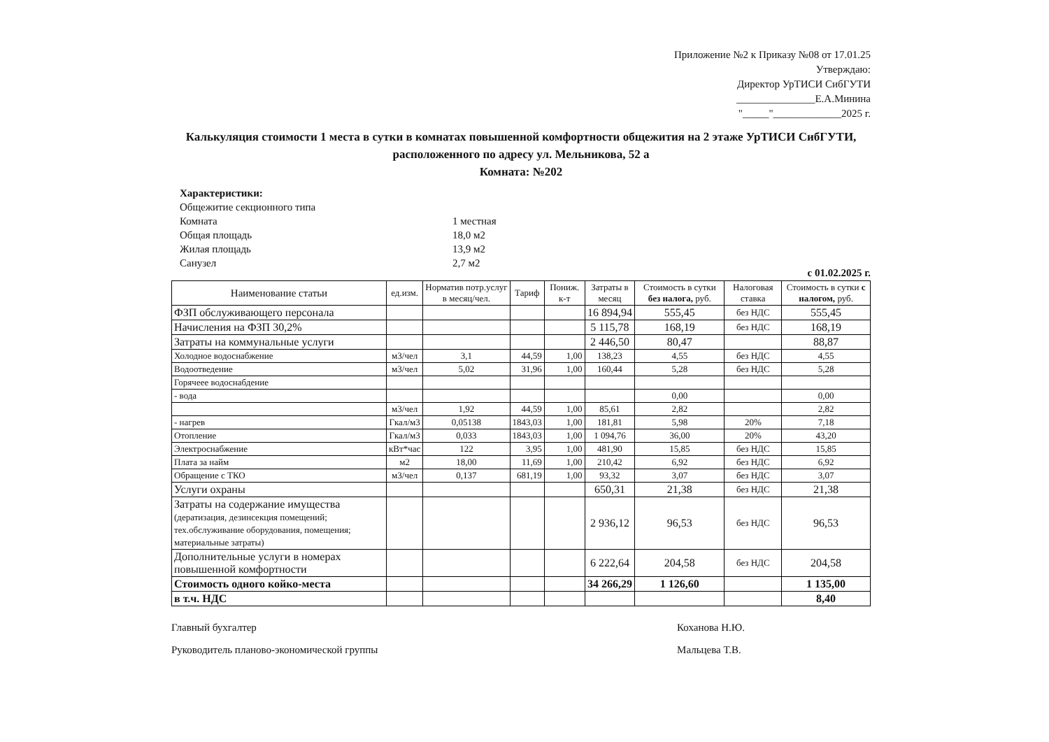Приложение №2 к Приказу №08 от 17.01.25
Утверждаю:
Директор УрТИСИ СибГУТИ
_______________Е.А.Минина
"_____"_____________2025 г.
Калькуляция стоимости 1 места в сутки в комнатах повышенной комфортности общежития на 2 этаже УрТИСИ СибГУТИ,
расположенного по адресу ул. Мельникова, 52 а
Комната: №202
Характеристики:
Общежитие секционного типа
Комната 1 местная
Общая площадь 18,0 м2
Жилая площадь 13,9 м2
Санузел 2,7 м2
с 01.02.2025 г.
| Наименование статьи | ед.изм. | Норматив потр.услуг в месяц/чел. | Тариф | Пониж. к-т | Затраты в месяц | Стоимость в сутки без налога, руб. | Налоговая ставка | Стоимость в сутки с налогом, руб. |
| --- | --- | --- | --- | --- | --- | --- | --- | --- |
| ФЗП обслуживающего персонала | | | | | 16 894,94 | 555,45 | без НДС | 555,45 |
| Начисления на ФЗП 30,2% | | | | | 5 115,78 | 168,19 | без НДС | 168,19 |
| Затраты на коммунальные услуги | | | | | 2 446,50 | 80,47 | | 88,87 |
| Холодное водоснабжение | м3/чел | 3,1 | 44,59 | 1,00 | 138,23 | 4,55 | без НДС | 4,55 |
| Водоотведение | м3/чел | 5,02 | 31,96 | 1,00 | 160,44 | 5,28 | без НДС | 5,28 |
| Горячеее водоснабдение | | | | | | | | |
| - вода | | | | | | 0,00 | | 0,00 |
| | м3/чел | 1,92 | 44,59 | 1,00 | 85,61 | 2,82 | | 2,82 |
| - нагрев | Гкал/м3 | 0,05138 | 1843,03 | 1,00 | 181,81 | 5,98 | 20% | 7,18 |
| Отопление | Гкал/м3 | 0,033 | 1843,03 | 1,00 | 1 094,76 | 36,00 | 20% | 43,20 |
| Электроснабжение | кВт*час | 122 | 3,95 | 1,00 | 481,90 | 15,85 | без НДС | 15,85 |
| Плата за найм | м2 | 18,00 | 11,69 | 1,00 | 210,42 | 6,92 | без НДС | 6,92 |
| Обращение с ТКО | м3/чел | 0,137 | 681,19 | 1,00 | 93,32 | 3,07 | без НДС | 3,07 |
| Услуги охраны | | | | | 650,31 | 21,38 | без НДС | 21,38 |
| Затраты на содержание имущества (дератизация, дезинсекция помещений; тех.обслуживание оборудования, помещения; материальные затраты) | | | | | 2 936,12 | 96,53 | без НДС | 96,53 |
| Дополнительные услуги в номерах повышенной комфортности | | | | | 6 222,64 | 204,58 | без НДС | 204,58 |
| Стоимость одного койко-места | | | | | 34 266,29 | 1 126,60 | | 1 135,00 |
| в т.ч. НДС | | | | | | | | 8,40 |
Главный бухгалтер
Руководитель планово-экономической группы
Коханова Н.Ю.
Мальцева Т.В.